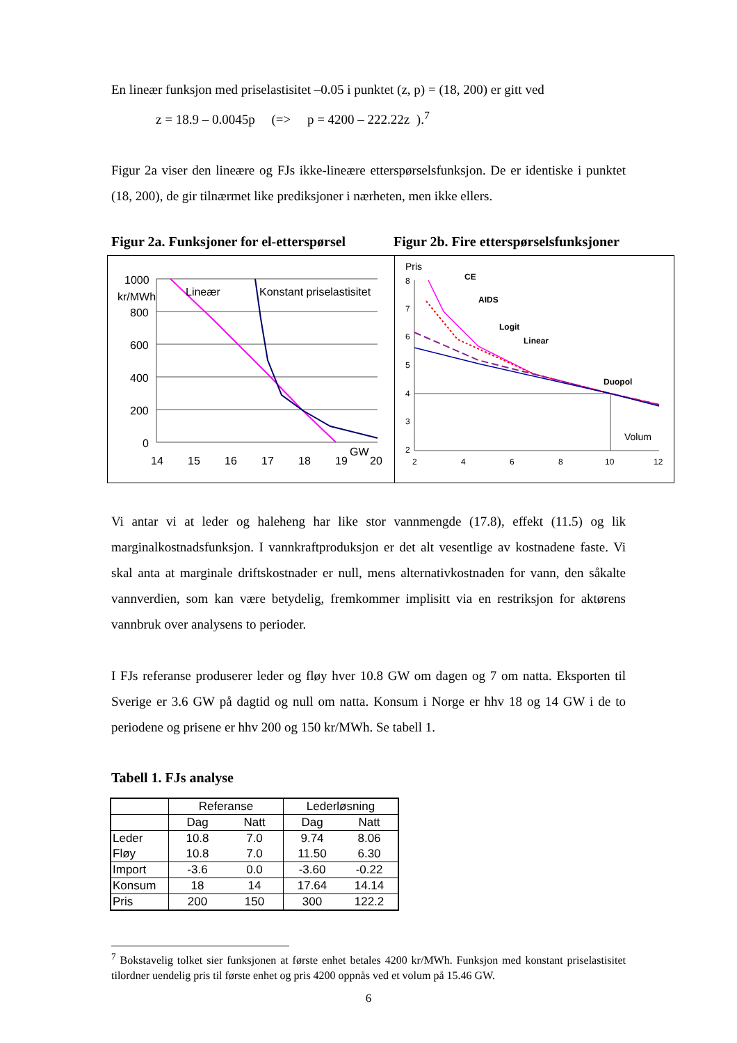En lineær funksjon med priselastisitet –0.05 i punktet (z, p) = (18, 200) er gitt ved
z = 18.9 – 0.0045p (=> p = 4200 – 222.22z ).<sup>7</sup>
Figur 2a viser den lineære og FJs ikke-lineære etterspørselsfunksjon. De er identiske i punktet (18, 200), de gir tilnærmet like prediksjoner i nærheten, men ikke ellers.
Figur 2a. Funksjoner for el-etterspørsel
Figur 2b. Fire etterspørselsfunksjoner
1000
kr/MWh
800
600
400
200
0
Lineær
Konstant priselastisitet
14
15
16
17
18
19
GW
20
Pris
8
7
6
5
4
3
2
CE
AIDS
Logit
Linear
Duopol
Volum
2
4
6
8
10
12
Vi antar vi at leder og haleheng har like stor vannmengde (17.8), effekt (11.5) og lik marginalkostnadsfunksjon. I vannkraftproduksjon er det alt vesentlige av kostnadene faste. Vi skal anta at marginale driftskostnader er null, mens alternativkostnaden for vann, den såkalte vannverdien, som kan være betydelig, fremkommer implisitt via en restriksjon for aktørens vannbruk over analysens to perioder.
I FJs referanse produserer leder og fløy hver 10.8 GW om dagen og 7 om natta. Eksporten til Sverige er 3.6 GW på dagtid og null om natta. Konsum i Norge er hhv 18 og 14 GW i de to periodene og prisene er hhv 200 og 150 kr/MWh. Se tabell 1.
Tabell 1. FJs analyse
| | Referanse | | Lederløsning | |
| | Dag | Natt | Dag | Natt |
| Leder | 10.8 | 7.0 | 9.74 | 8.06 |
| Fløy | 10.8 | 7.0 | 11.50 | 6.30 |
| Import | -3.6 | 0.0 | -3.60 | -0.22 |
| Konsum | 18 | 14 | 17.64 | 14.14 |
| Pris | 200 | 150 | 300 | 122.2 |
<sup>7</sup> Bokstavelig tolket sier funksjonen at første enhet betales 4200 kr/MWh. Funksjon med konstant priselastisitet tilordner uendelig pris til første enhet og pris 4200 oppnås ved et volum på 15.46 GW.
6